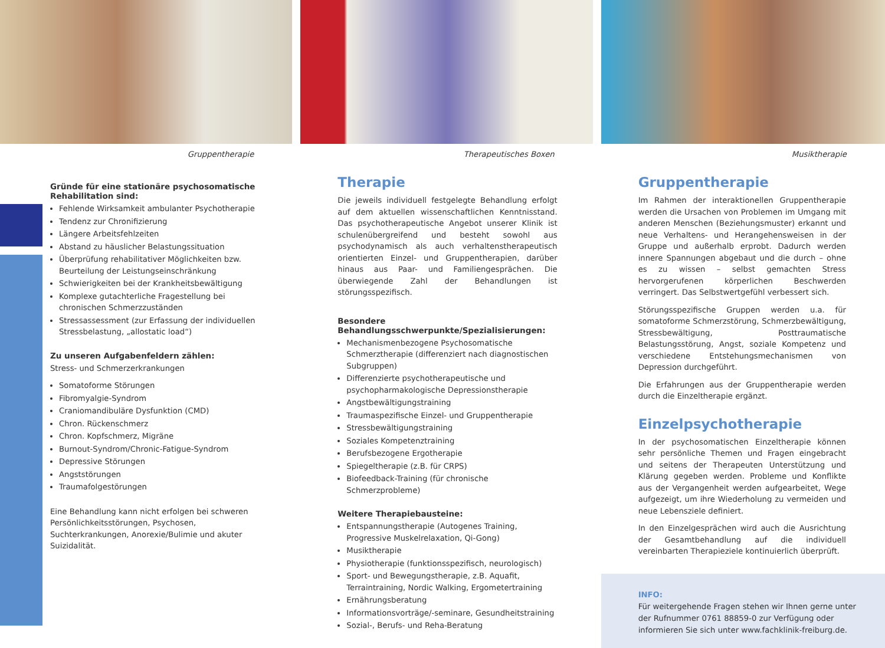Gruppentherapie
Gründe für eine stationäre psychosomatische Rehabilitation sind:
Fehlende Wirksamkeit ambulanter Psychotherapie
Tendenz zur Chronifizierung
Längere Arbeitsfehlzeiten
Abstand zu häuslicher Belastungssituation
Überprüfung rehabilitativer Möglichkeiten bzw. Beurteilung der Leistungseinschränkung
Schwierigkeiten bei der Krankheitsbewältigung
Komplexe gutachterliche Fragestellung bei chronischen Schmerzzuständen
Stressassessment (zur Erfassung der individuellen Stressbelastung, „allostatic load“)
Zu unseren Aufgabenfeldern zählen:
Stress- und Schmerzerkrankungen
Somatoforme Störungen
Fibromyalgie-Syndrom
Craniomandibuläre Dysfunktion (CMD)
Chron. Rückenschmerz
Chron. Kopfschmerz, Migräne
Burnout-Syndrom/Chronic-Fatigue-Syndrom
Depressive Störungen
Angststörungen
Traumafolgestörungen
Eine Behandlung kann nicht erfolgen bei schweren Persönlichkeitsstörungen, Psychosen, Suchterkrankungen, Anorexie/Bulimie und akuter Suizidalität.
Therapeutisches Boxen
Therapie
Die jeweils individuell festgelegte Behandlung erfolgt auf dem aktuellen wissenschaftlichen Kenntnisstand. Das psychotherapeutische Angebot unserer Klinik ist schulenübergreifend und besteht sowohl aus psychodynamisch als auch verhaltenstherapeutisch orientierten Einzel- und Gruppentherapien, darüber hinaus aus Paar- und Familiengesprächen. Die überwiegende Zahl der Behandlungen ist störungsspezifisch.
Besondere Behandlungsschwerpunkte/Spezialisierungen:
Mechanismenbezogene Psychosomatische Schmerztherapie (differenziert nach diagnostischen Subgruppen)
Differenzierte psychotherapeutische und psychopharmakologische Depressionstherapie
Angstbewältigungstraining
Traumaspezifische Einzel- und Gruppentherapie
Stressbewältigungstraining
Soziales Kompetenztraining
Berufsbezogene Ergotherapie
Spiegeltherapie (z.B. für CRPS)
Biofeedback-Training (für chronische Schmerzprobleme)
Weitere Therapiebausteine:
Entspannungstherapie (Autogenes Training, Progressive Muskelrelaxation, Qi-Gong)
Musiktherapie
Physiotherapie (funktionsspezifisch, neurologisch)
Sport- und Bewegungstherapie, z.B. Aquafit, Terraintraining, Nordic Walking, Ergometertraining
Ernährungsberatung
Informationsvorträge/-seminare, Gesundheitstraining
Sozial-, Berufs- und Reha-Beratung
Musiktherapie
Gruppentherapie
Im Rahmen der interaktionellen Gruppentherapie werden die Ursachen von Problemen im Umgang mit anderen Menschen (Beziehungsmuster) erkannt und neue Verhaltens- und Herangehensweisen in der Gruppe und außerhalb erprobt. Dadurch werden innere Spannungen abgebaut und die durch – ohne es zu wissen – selbst gemachten Stress hervorgerufenen körperlichen Beschwerden verringert. Das Selbstwertgefühl verbessert sich.
Störungsspezifische Gruppen werden u.a. für somatoforme Schmerzstörung, Schmerzbewältigung, Stressbewältigung, Posttraumatische Belastungsstörung, Angst, soziale Kompetenz und verschiedene Entstehungsmechanismen von Depression durchgeführt.
Die Erfahrungen aus der Gruppentherapie werden durch die Einzeltherapie ergänzt.
Einzelpsychotherapie
In der psychosomatischen Einzeltherapie können sehr persönliche Themen und Fragen eingebracht und seitens der Therapeuten Unterstützung und Klärung gegeben werden. Probleme und Konflikte aus der Vergangenheit werden aufgearbeitet, Wege aufgezeigt, um ihre Wiederholung zu vermeiden und neue Lebensziele definiert.
In den Einzelgesprächen wird auch die Ausrichtung der Gesamtbehandlung auf die individuell vereinbarten Therapieziele kontinuierlich überprüft.
INFO:
Für weitergehende Fragen stehen wir Ihnen gerne unter der Rufnummer 0761 88859-0 zur Verfügung oder informieren Sie sich unter www.fachklinik-freiburg.de.